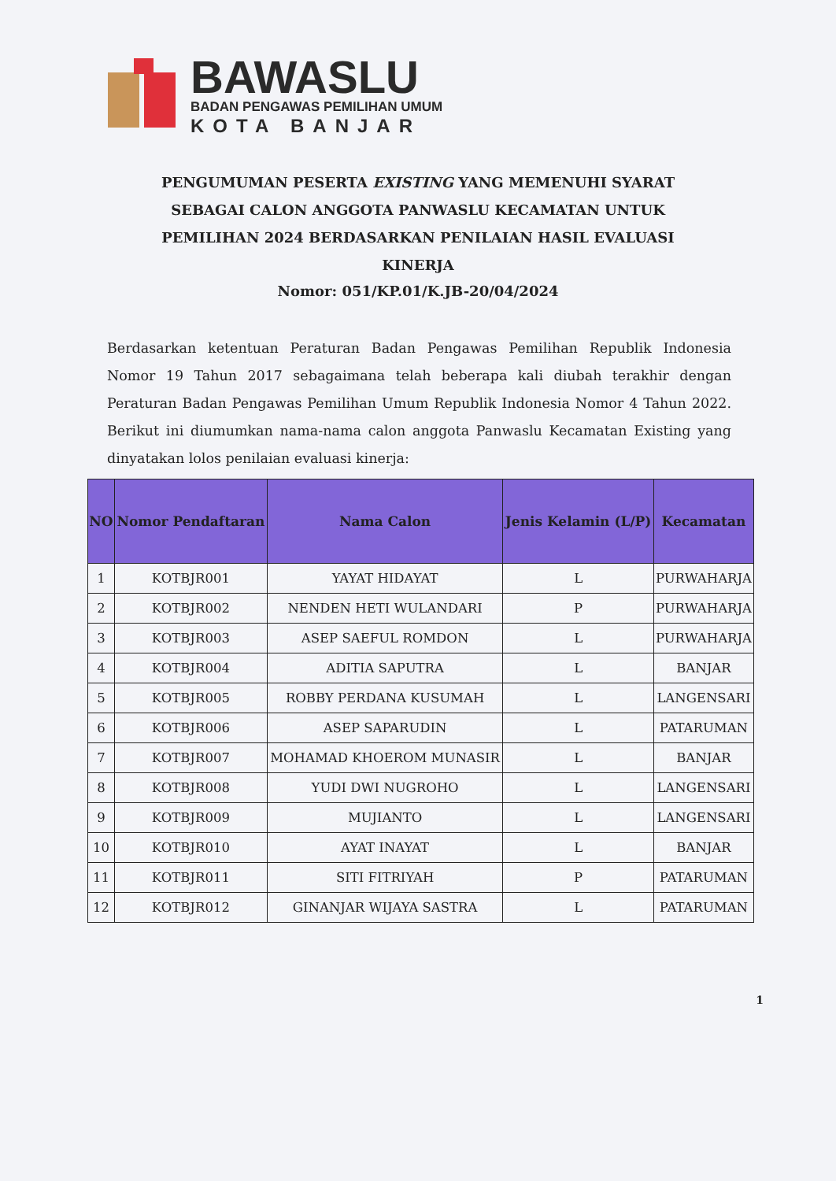BAWASLU
BADAN PENGAWAS PEMILIHAN UMUM
KOTA BANJAR
PENGUMUMAN PESERTA EXISTING YANG MEMENUHI SYARAT SEBAGAI CALON ANGGOTA PANWASLU KECAMATAN UNTUK PEMILIHAN 2024 BERDASARKAN PENILAIAN HASIL EVALUASI KINERJA
Nomor: 051/KP.01/K.JB-20/04/2024
Berdasarkan ketentuan Peraturan Badan Pengawas Pemilihan Republik Indonesia Nomor 19 Tahun 2017 sebagaimana telah beberapa kali diubah terakhir dengan Peraturan Badan Pengawas Pemilihan Umum Republik Indonesia Nomor 4 Tahun 2022. Berikut ini diumumkan nama-nama calon anggota Panwaslu Kecamatan Existing yang dinyatakan lolos penilaian evaluasi kinerja:
| NO | Nomor Pendaftaran | Nama Calon | Jenis Kelamin (L/P) | Kecamatan |
| --- | --- | --- | --- | --- |
| 1 | KOTBJR001 | YAYAT HIDAYAT | L | PURWAHARJA |
| 2 | KOTBJR002 | NENDEN HETI WULANDARI | P | PURWAHARJA |
| 3 | KOTBJR003 | ASEP SAEFUL ROMDON | L | PURWAHARJA |
| 4 | KOTBJR004 | ADITIA SAPUTRA | L | BANJAR |
| 5 | KOTBJR005 | ROBBY PERDANA KUSUMAH | L | LANGENSARI |
| 6 | KOTBJR006 | ASEP SAPARUDIN | L | PATARUMAN |
| 7 | KOTBJR007 | MOHAMAD KHOEROM MUNASIR | L | BANJAR |
| 8 | KOTBJR008 | YUDI DWI NUGROHO | L | LANGENSARI |
| 9 | KOTBJR009 | MUJIANTO | L | LANGENSARI |
| 10 | KOTBJR010 | AYAT INAYAT | L | BANJAR |
| 11 | KOTBJR011 | SITI FITRIYAH | P | PATARUMAN |
| 12 | KOTBJR012 | GINANJAR WIJAYA SASTRA | L | PATARUMAN |
1